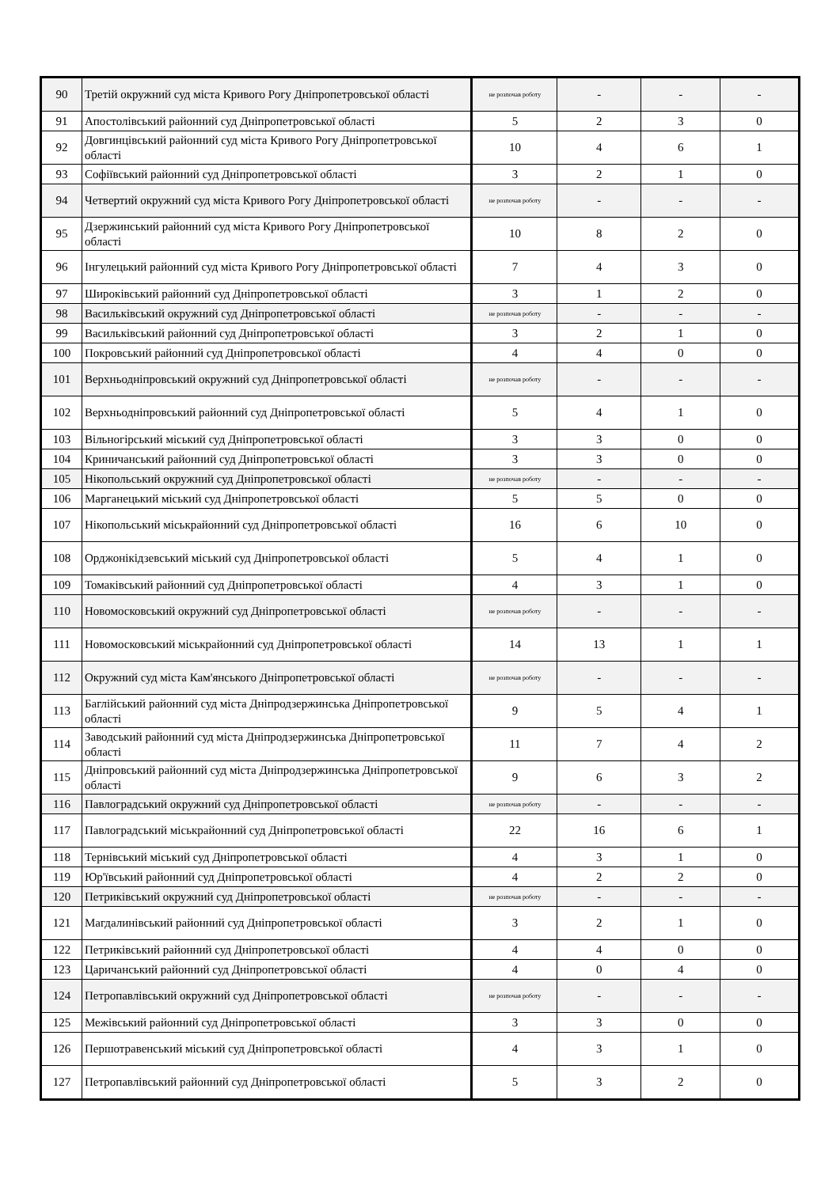| 90 | Третій окружний суд міста Кривого Рогу Дніпропетровської області | не розпочав роботу | - | - | - |
| 91 | Апостолівський районний суд Дніпропетровської області | 5 | 2 | 3 | 0 |
| 92 | Довгинцівський районний суд міста Кривого Рогу Дніпропетровської області | 10 | 4 | 6 | 1 |
| 93 | Софіївський районний суд Дніпропетровської області | 3 | 2 | 1 | 0 |
| 94 | Четвертий окружний суд міста Кривого Рогу Дніпропетровської області | не розпочав роботу | - | - | - |
| 95 | Дзержинський районний суд міста Кривого Рогу Дніпропетровської області | 10 | 8 | 2 | 0 |
| 96 | Інгулецький районний суд міста Кривого Рогу Дніпропетровської області | 7 | 4 | 3 | 0 |
| 97 | Широківський районний суд Дніпропетровської області | 3 | 1 | 2 | 0 |
| 98 | Васильківський окружний суд Дніпропетровської області | не розпочав роботу | - | - | - |
| 99 | Васильківський районний суд Дніпропетровської області | 3 | 2 | 1 | 0 |
| 100 | Покровський районний суд Дніпропетровської області | 4 | 4 | 0 | 0 |
| 101 | Верхньодніпровський окружний суд Дніпропетровської області | не розпочав роботу | - | - | - |
| 102 | Верхньодніпровський районний суд Дніпропетровської області | 5 | 4 | 1 | 0 |
| 103 | Вільногірський міський суд Дніпропетровської області | 3 | 3 | 0 | 0 |
| 104 | Криничанський районний суд Дніпропетровської області | 3 | 3 | 0 | 0 |
| 105 | Нікопольський окружний суд Дніпропетровської області | не розпочав роботу | - | - | - |
| 106 | Марганецький міський суд Дніпропетровської області | 5 | 5 | 0 | 0 |
| 107 | Нікопольський міськрайонний суд Дніпропетровської області | 16 | 6 | 10 | 0 |
| 108 | Орджонікідзевський міський суд Дніпропетровської області | 5 | 4 | 1 | 0 |
| 109 | Томаківський районний суд Дніпропетровської області | 4 | 3 | 1 | 0 |
| 110 | Новомосковський окружний суд Дніпропетровської області | не розпочав роботу | - | - | - |
| 111 | Новомосковський міськрайонний суд Дніпропетровської області | 14 | 13 | 1 | 1 |
| 112 | Окружний суд міста Кам'янського Дніпропетровської області | не розпочав роботу | - | - | - |
| 113 | Баглійський районний суд міста Дніпродзержинська Дніпропетровської області | 9 | 5 | 4 | 1 |
| 114 | Заводський районний суд міста Дніпродзержинська Дніпропетровської області | 11 | 7 | 4 | 2 |
| 115 | Дніпровський районний суд міста Дніпродзержинська Дніпропетровської області | 9 | 6 | 3 | 2 |
| 116 | Павлоградський окружний суд Дніпропетровської області | не розпочав роботу | - | - | - |
| 117 | Павлоградський міськрайонний суд Дніпропетровської області | 22 | 16 | 6 | 1 |
| 118 | Тернівський міський суд Дніпропетровської області | 4 | 3 | 1 | 0 |
| 119 | Юр'ївський районний суд Дніпропетровської області | 4 | 2 | 2 | 0 |
| 120 | Петриківський окружний суд Дніпропетровської області | не розпочав роботу | - | - | - |
| 121 | Магдалинівський районний суд Дніпропетровської області | 3 | 2 | 1 | 0 |
| 122 | Петриківський районний суд Дніпропетровської області | 4 | 4 | 0 | 0 |
| 123 | Царичанський районний суд Дніпропетровської області | 4 | 0 | 4 | 0 |
| 124 | Петропавлівський окружний суд Дніпропетровської області | не розпочав роботу | - | - | - |
| 125 | Межівський районний суд Дніпропетровської області | 3 | 3 | 0 | 0 |
| 126 | Першотравенський міський суд Дніпропетровської області | 4 | 3 | 1 | 0 |
| 127 | Петропавлівський районний суд Дніпропетровської області | 5 | 3 | 2 | 0 |